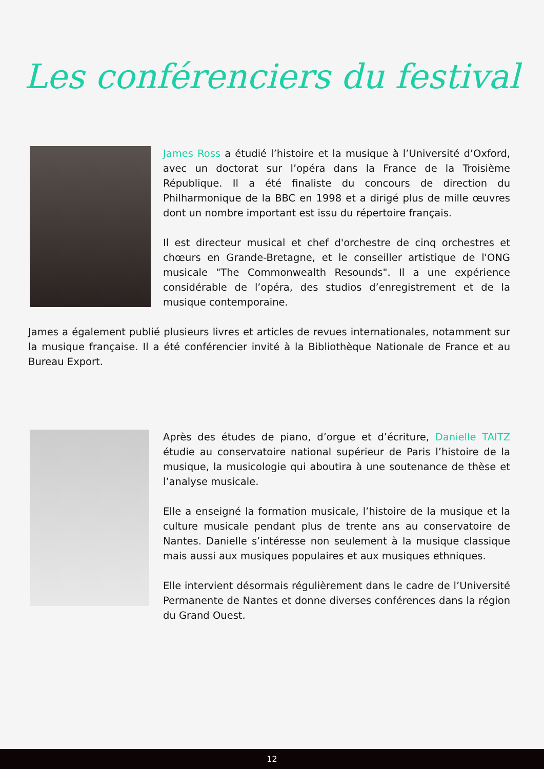Les conférenciers du festival
James Ross a étudié l’histoire et la musique à l’Université d’Oxford, avec un doctorat sur l’opéra dans la France de la Troisième République. Il a été finaliste du concours de direction du Philharmonique de la BBC en 1998 et a dirigé plus de mille œuvres dont un nombre important est issu du répertoire français.
Il est directeur musical et chef d'orchestre de cinq orchestres et chœurs en Grande-Bretagne, et le conseiller artistique de l'ONG musicale "The Commonwealth Resounds". Il a une expérience considérable de l’opéra, des studios d’enregistrement et de la musique contemporaine.
James a également publié plusieurs livres et articles de revues internationales, notamment sur la musique française. Il a été conférencier invité à la Bibliothèque Nationale de France et au Bureau Export.
Après des études de piano, d’orgue et d’écriture, Danielle TAITZ étudie au conservatoire national supérieur de Paris l’histoire de la musique, la musicologie qui aboutira à une soutenance de thèse et l’analyse musicale.
Elle a enseigné la formation musicale, l’histoire de la musique et la culture musicale pendant plus de trente ans au conservatoire de Nantes. Danielle s’intéresse non seulement à la musique classique mais aussi aux musiques populaires et aux musiques ethniques.
Elle intervient désormais régulièrement dans le cadre de l’Université Permanente de Nantes et donne diverses conférences dans la région du Grand Ouest.
12